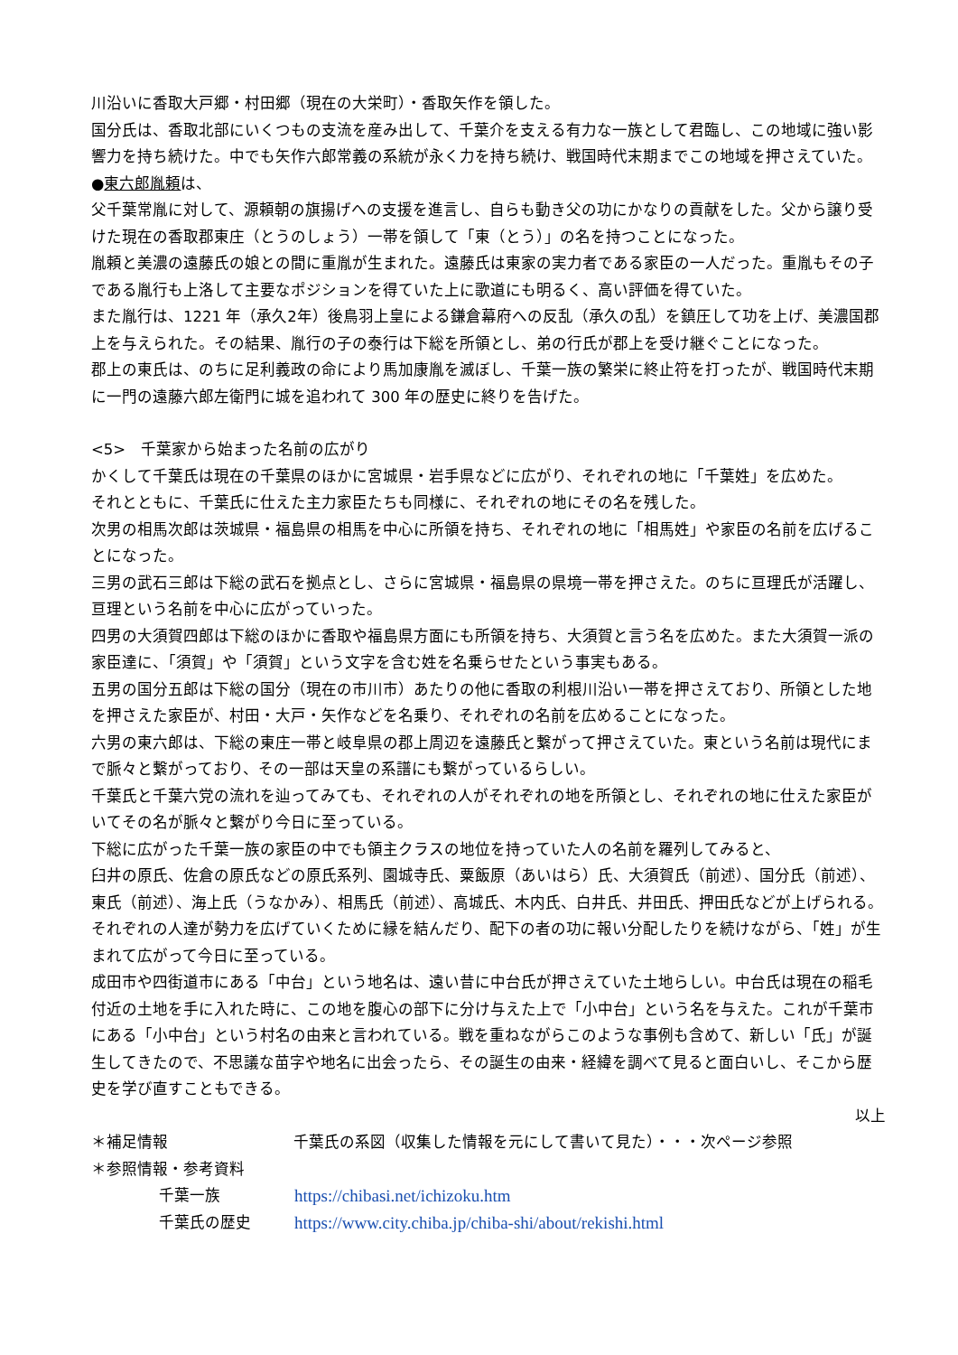川沿いに香取大戸郷・村田郷（現在の大栄町）・香取矢作を領した。
国分氏は、香取北部にいくつもの支流を産み出して、千葉介を支える有力な一族として君臨し、この地域に強い影響力を持ち続けた。中でも矢作六郎常義の系統が永く力を持ち続け、戦国時代末期までこの地域を押さえていた。
●東六郎胤頼は、
父千葉常胤に対して、源頼朝の旗揚げへの支援を進言し、自らも動き父の功にかなりの貢献をした。父から譲り受けた現在の香取郡東庄（とうのしょう）一帯を領して「東（とう）」の名を持つことになった。
胤頼と美濃の遠藤氏の娘との間に重胤が生まれた。遠藤氏は東家の実力者である家臣の一人だった。重胤もその子である胤行も上洛して主要なポジションを得ていた上に歌道にも明るく、高い評価を得ていた。
また胤行は、1221 年（承久2年）後鳥羽上皇による鎌倉幕府への反乱（承久の乱）を鎮圧して功を上げ、美濃国郡上を与えられた。その結果、胤行の子の泰行は下総を所領とし、弟の行氏が郡上を受け継ぐことになった。
郡上の東氏は、のちに足利義政の命により馬加康胤を滅ぼし、千葉一族の繁栄に終止符を打ったが、戦国時代末期に一門の遠藤六郎左衛門に城を追われて 300 年の歴史に終りを告げた。
<5>　千葉家から始まった名前の広がり
かくして千葉氏は現在の千葉県のほかに宮城県・岩手県などに広がり、それぞれの地に「千葉姓」を広めた。
それとともに、千葉氏に仕えた主力家臣たちも同様に、それぞれの地にその名を残した。
次男の相馬次郎は茨城県・福島県の相馬を中心に所領を持ち、それぞれの地に「相馬姓」や家臣の名前を広げることになった。
三男の武石三郎は下総の武石を拠点とし、さらに宮城県・福島県の県境一帯を押さえた。のちに亘理氏が活躍し、亘理という名前を中心に広がっていった。
四男の大須賀四郎は下総のほかに香取や福島県方面にも所領を持ち、大須賀と言う名を広めた。また大須賀一派の家臣達に、「須賀」や「須賀」という文字を含む姓を名乗らせたという事実もある。
五男の国分五郎は下総の国分（現在の市川市）あたりの他に香取の利根川沿い一帯を押さえており、所領とした地を押さえた家臣が、村田・大戸・矢作などを名乗り、それぞれの名前を広めることになった。
六男の東六郎は、下総の東庄一帯と岐阜県の郡上周辺を遠藤氏と繋がって押さえていた。東という名前は現代にまで脈々と繋がっており、その一部は天皇の系譜にも繋がっているらしい。
千葉氏と千葉六党の流れを辿ってみても、それぞれの人がそれぞれの地を所領とし、それぞれの地に仕えた家臣がいてその名が脈々と繋がり今日に至っている。
下総に広がった千葉一族の家臣の中でも領主クラスの地位を持っていた人の名前を羅列してみると、
臼井の原氏、佐倉の原氏などの原氏系列、園城寺氏、粟飯原（あいはら）氏、大須賀氏（前述）、国分氏（前述）、東氏（前述）、海上氏（うなかみ）、相馬氏（前述）、高城氏、木内氏、白井氏、井田氏、押田氏などが上げられる。それぞれの人達が勢力を広げていくために縁を結んだり、配下の者の功に報い分配したりを続けながら、「姓」が生まれて広がって今日に至っている。
成田市や四街道市にある「中台」という地名は、遠い昔に中台氏が押さえていた土地らしい。中台氏は現在の稲毛付近の土地を手に入れた時に、この地を腹心の部下に分け与えた上で「小中台」という名を与えた。これが千葉市にある「小中台」という村名の由来と言われている。戦を重ねながらこのような事例も含めて、新しい「氏」が誕生してきたので、不思議な苗字や地名に出会ったら、その誕生の由来・経緯を調べて見ると面白いし、そこから歴史を学び直すこともできる。
以上
＊補足情報 千葉氏の系図（収集した情報を元にして書いて見た）・・・次ページ参照
＊参照情報・参考資料
千葉一族 https://chibasi.net/ichizoku.htm
千葉氏の歴史 https://www.city.chiba.jp/chiba-shi/about/rekishi.html